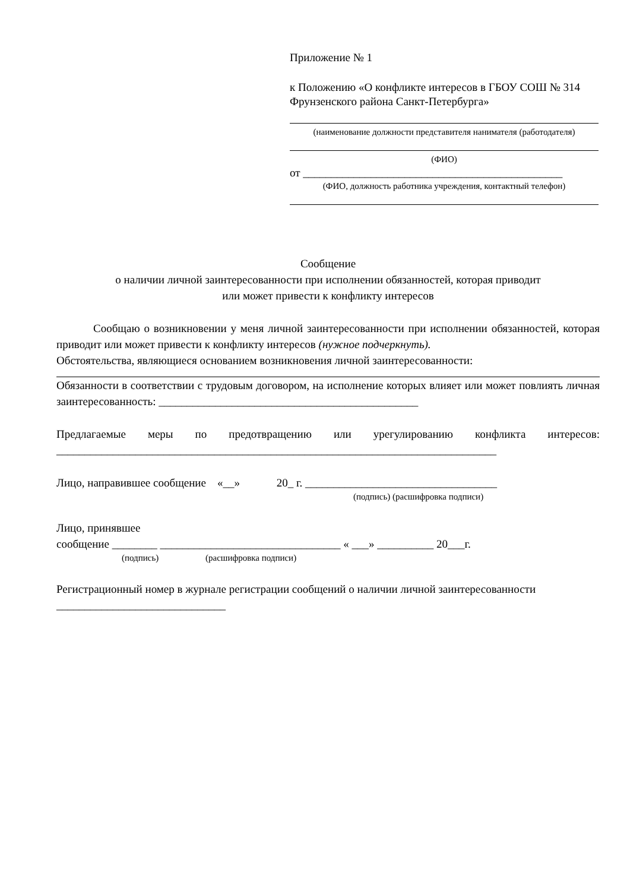Приложение № 1
к Положению «О конфликте интересов в ГБОУ СОШ № 314 Фрунзенского района Санкт-Петербурга»
(наименование должности представителя нанимателя (работодателя)
(ФИО)
от ______________________________________________
(ФИО, должность работника учреждения, контактный телефон)
Сообщение
о наличии личной заинтересованности при исполнении обязанностей, которая приводит
или может привести к конфликту интересов
Сообщаю о возникновении у меня личной заинтересованности при исполнении обязанностей, которая приводит или может привести к конфликту интересов (нужное подчеркнуть).
Обстоятельства, являющиеся основанием возникновения личной заинтересованности:
Обязанности в соответствии с трудовым договором, на исполнение которых влияет или может повлиять личная заинтересованность: ______________________________________________
Предлагаемые меры по предотвращению или урегулированию конфликта интересов: ______________________________________________________________________________
Лицо, направившее сообщение «__» 20_ г. __________________________________
(подпись) (расшифровка подписи)
Лицо, принявшее
сообщение ________ ________________________________ « ___» __________ 20___г.
(подпись) (расшифровка подписи)
Регистрационный номер в журнале регистрации сообщений о наличии личной заинтересованности ______________________________